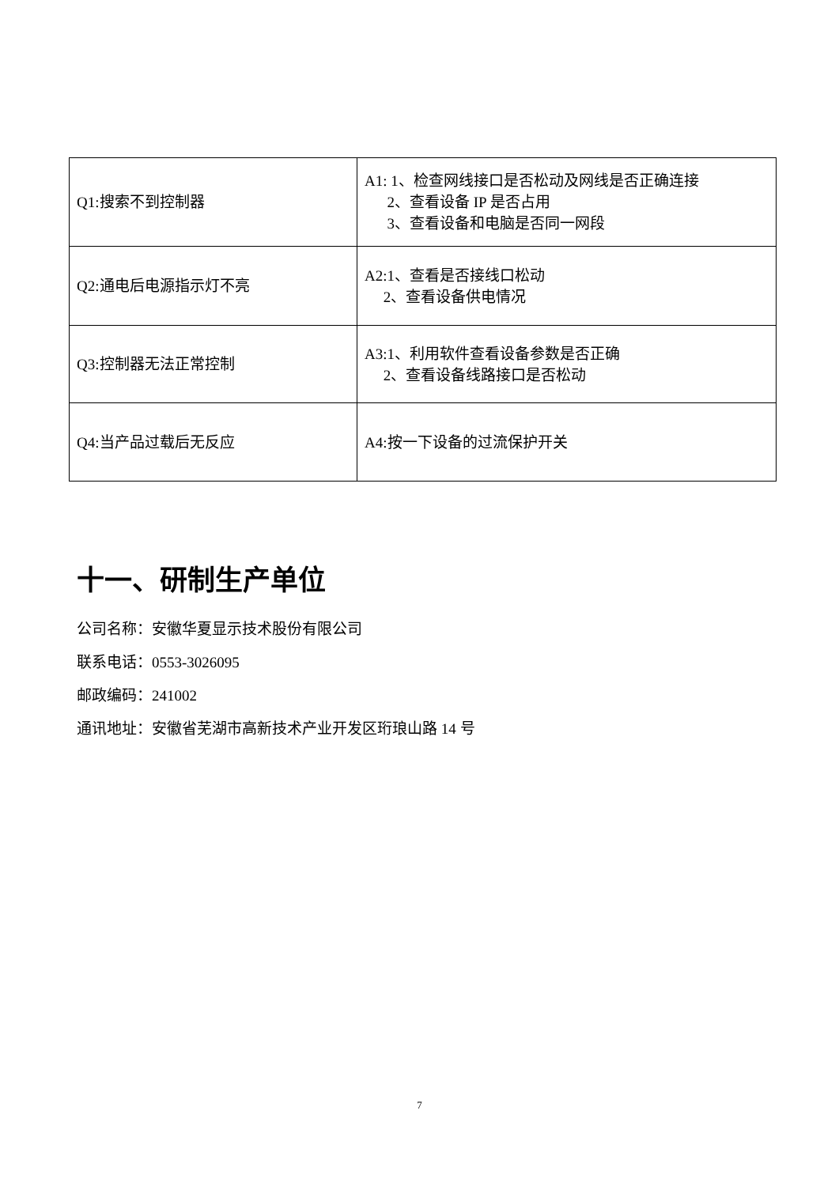| Q1:搜索不到控制器 | A1: 1、检查网线接口是否松动及网线是否正确连接 2、查看设备 IP 是否占用 3、查看设备和电脑是否同一网段 |
| Q2:通电后电源指示灯不亮 | A2:1、查看是否接线口松动 2、查看设备供电情况 |
| Q3:控制器无法正常控制 | A3:1、利用软件查看设备参数是否正确 2、查看设备线路接口是否松动 |
| Q4:当产品过载后无反应 | A4:按一下设备的过流保护开关 |
十一、研制生产单位
公司名称：安徽华夏显示技术股份有限公司
联系电话：0553-3026095
邮政编码：241002
通讯地址：安徽省芜湖市高新技术产业开发区珩琅山路 14 号
7